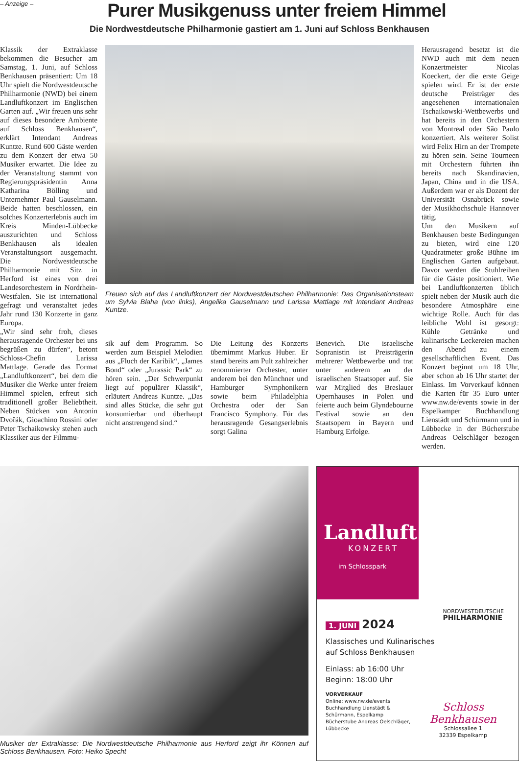– Anzeige –
Purer Musikgenuss unter freiem Himmel
Die Nordwestdeutsche Philharmonie gastiert am 1. Juni auf Schloss Benkhausen
Klassik der Extraklasse bekommen die Besucher am Samstag, 1. Juni, auf Schloss Benkhausen präsentiert: Um 18 Uhr spielt die Nordwestdeutsche Philharmonie (NWD) bei einem Landluftkonzert im Englischen Garten auf. „Wir freuen uns sehr auf dieses besondere Ambiente auf Schloss Benkhausen“, erklärt Intendant Andreas Kuntze. Rund 600 Gäste werden zu dem Konzert der etwa 50 Musiker erwartet. Die Idee zu der Veranstaltung stammt von Regierungspräsidentin Anna Katharina Bölling und Unternehmer Paul Gauselmann. Beide hatten beschlossen, ein solches Konzerterlebnis auch im Kreis Minden-Lübbecke auszurichten und Schloss Benkhausen als idealen Veranstaltungsort ausgemacht. Die Nordwestdeutsche Philharmonie mit Sitz in Herford ist eines von drei Landesorchestern in Nordrhein-Westfalen. Sie ist international gefragt und veranstaltet jedes Jahr rund 130 Konzerte in ganz Europa.
„Wir sind sehr froh, dieses herausragende Orchester bei uns begrüßen zu dürfen“, betont Schloss-Chefin Larissa Mattlage. Gerade das Format „Landluftkonzert“, bei dem die Musiker die Werke unter freiem Himmel spielen, erfreut sich traditionell großer Beliebtheit. Neben Stücken von Antonin Dvořák, Gioachino Rossini oder Peter Tschaikowsky stehen auch Klassiker aus der Filmmu-
Freuen sich auf das Landluftkonzert der Nordwestdeutschen Philharmonie: Das Organisationsteam um Sylvia Blaha (von links), Angelika Gauselmann und Larissa Mattlage mit Intendant Andreas Kuntze.
sik auf dem Programm. So werden zum Beispiel Melodien aus „Fluch der Karibik“, „James Bond“ oder „Jurassic Park“ zu hören sein. „Der Schwerpunkt liegt auf populärer Klassik“, erläutert Andreas Kuntze. „Das sind alles Stücke, die sehr gut konsumierbar und überhaupt nicht anstrengend sind.“
Die Leitung des Konzerts übernimmt Markus Huber. Er stand bereits am Pult zahlreicher renommierter Orchester, unter anderem bei den Münchner und Hamburger Symphonikern sowie beim Philadelphia Orchestra oder der San Francisco Symphony. Für das herausragende Gesangserlebnis sorgt Galina
Benevich. Die israelische Sopranistin ist Preisträgerin mehrerer Wettbewerbe und trat unter anderem an der israelischen Staatsoper auf. Sie war Mitglied des Breslauer Opernhauses in Polen und feierte auch beim Glyndebourne Festival sowie an den Staatsopern in Bayern und Hamburg Erfolge.
Herausragend besetzt ist die NWD auch mit dem neuen Konzertmeister Nicolas Koeckert, der die erste Geige spielen wird. Er ist der erste deutsche Preisträger des angesehenen internationalen Tschaikowski-Wettbewerbs und hat bereits in den Orchestern von Montreal oder São Paulo konzertiert. Als weiterer Solist wird Felix Hirn an der Trompete zu hören sein. Seine Tourneen mit Orchestern führten ihn bereits nach Skandinavien, Japan, China und in die USA. Außerdem war er als Dozent der Universität Osnabrück sowie der Musikhochschule Hannover tätig.
Um den Musikern auf Benkhausen beste Bedingungen zu bieten, wird eine 120 Quadratmeter große Bühne im Englischen Garten aufgebaut. Davor werden die Stuhlreihen für die Gäste positioniert. Wie bei Landluftkonzerten üblich spielt neben der Musik auch die besondere Atmosphäre eine wichtige Rolle. Auch für das leibliche Wohl ist gesorgt: Kühle Getränke und kulinarische Leckereien machen den Abend zu einem gesellschaftlichen Event. Das Konzert beginnt um 18 Uhr, aber schon ab 16 Uhr startet der Einlass. Im Vorverkauf können die Karten für 35 Euro unter www.nw.de/events sowie in der Espelkamper Buchhandlung Lienstädt und Schürmann und in Lübbecke in der Bücherstube Andreas Oelschläger bezogen werden.
Musiker der Extraklasse: Die Nordwestdeutsche Philharmonie aus Herford zeigt ihr Können auf Schloss Benkhausen. Foto: Heiko Specht
Landluft
KONZERT
im Schlosspark
NORDWESTDEUTSCHE
PHILHARMONIE
1. JUNI 2024
Klassisches und Kulinarisches
auf Schloss Benkhausen
Einlass: ab 16:00 Uhr
Beginn: 18:00 Uhr
VORVERKAUF
Online: www.nw.de/events
Buchhandlung Lienstädt & Schürmann, Espelkamp
Bücherstube Andreas Oelschläger, Lübbecke
Schloss Benkhausen
Schlossallee 1
32339 Espelkamp